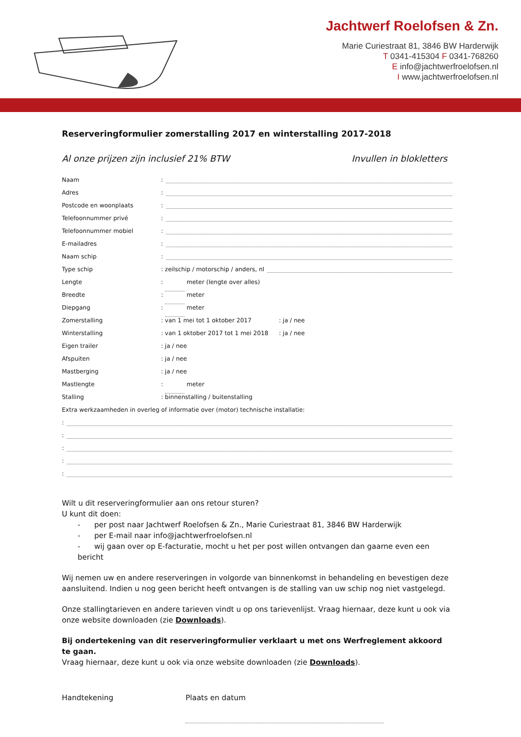Jachtwerf Roelofsen & Zn.
Marie Curiestraat 81, 3846 BW Harderwijk
T 0341-415304 F 0341-768260
E info@jachtwerfroelofsen.nl
I www.jachtwerfroelofsen.nl
Reserveringformulier zomerstalling 2017 en winterstalling 2017-2018
Al onze prijzen zijn inclusief 21% BTW Invullen in blokletters
Naam:
Adres:
Postcode en woonplaats:
Telefoonnummer privé:
Telefoonnummer mobiel:
E-mailadres:
Naam schip:
Type schip: zeilschip / motorschip / anders, nl
Lengte: meter (lengte over alles)
Breedte: meter
Diepgang: meter
Zomerstalling: van 1 mei tot 1 oktober 2017: ja / nee
Winterstalling: van 1 oktober 2017 tot 1 mei 2018: ja / nee
Eigen trailer: ja / nee
Afspuiten: ja / nee
Mastberging: ja / nee
Mastlengte: meter
Stalling: binnenstalling / buitenstalling
Extra werkzaamheden in overleg of informatie over (motor) technische installatie:
:
:
:
:
:
Wilt u dit reserveringformulier aan ons retour sturen?
U kunt dit doen:
- per post naar Jachtwerf Roelofsen & Zn., Marie Curiestraat 81, 3846 BW Harderwijk
- per E-mail naar info@jachtwerfroelofsen.nl
- wij gaan over op E-facturatie, mocht u het per post willen ontvangen dan gaarne even een bericht
Wij nemen uw en andere reserveringen in volgorde van binnenkomst in behandeling en bevestigen deze aansluitend. Indien u nog geen bericht heeft ontvangen is de stalling van uw schip nog niet vastgelegd.
Onze stallingtarieven en andere tarieven vindt u op ons tarievenlijst. Vraag hiernaar, deze kunt u ook via onze website downloaden (zie Downloads).
Bij ondertekening van dit reserveringformulier verklaart u met ons Werfreglement akkoord te gaan.
Vraag hiernaar, deze kunt u ook via onze website downloaden (zie Downloads).
Handtekening Plaats en datum